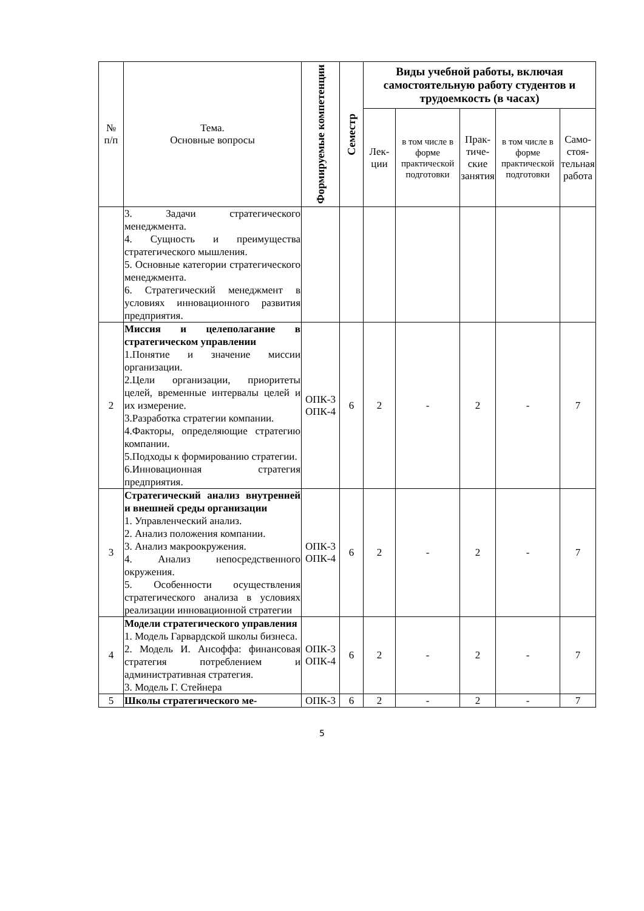| № п/п | Тема. Основные вопросы | Формируемые компетенции | Семестр | Виды учебной работы, включая самостоятельную работу студентов и трудоемкость (в часах) | | | | |
| --- | --- | --- | --- | --- | --- | --- | --- | --- |
| | | | | Лек- ции | в том числе в форме практической подготовки | Прак- тиче- ские занятия | в том числе в форме практической подготовки | Само- стоя- тельная работа |
| | 3. Задачи стратегического менеджмента. 4. Сущность и преимущества стратегического мышления. 5. Основные категории стратегического менеджмента. 6. Стратегический менеджмент в условиях инновационного развития предприятия. | | | | | | | |
| 2 | Миссия и целеполагание в стратегическом управлении 1.Понятие и значение миссии организации. 2.Цели организации, приоритеты целей, временные интервалы целей и их измерение. 3.Разработка стратегии компании. 4.Факторы, определяющие стратегию компании. 5.Подходы к формированию стратегии. 6.Инновационная стратегия предприятия. | ОПК-3 ОПК-4 | 6 | 2 | - | 2 | - | 7 |
| 3 | Стратегический анализ внутренней и внешней среды организации 1. Управленческий анализ. 2. Анализ положения компании. 3. Анализ макроокружения. 4. Анализ непосредственного окружения. 5. Особенности осуществления стратегического анализа в условиях реализации инновационной стратегии | ОПК-3 ОПК-4 | 6 | 2 | - | 2 | - | 7 |
| 4 | Модели стратегического управления 1. Модель Гарвардской школы бизнеса. 2. Модель И. Ансоффа: финансовая стратегия потреблением и административная стратегия. 3. Модель Г. Стейнера | ОПК-3 ОПК-4 | 6 | 2 | - | 2 | - | 7 |
| 5 | Школы стратегического ме- | ОПК-3 | 6 | 2 | - | 2 | - | 7 |
5